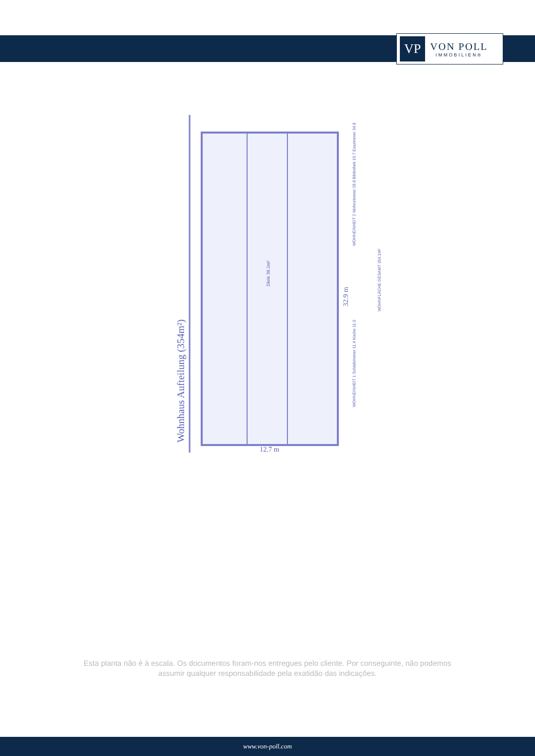VP
VON POLL
IMMOBILIEN®
Wohnhaus Aufteilung (354m²)
12.7 m
32.9 m
Diele 36.1m²
WOHNEINHEIT 2 Wohnzimmer 28.8 Bibliothek 16.7 Esszimmer 34.8
WOHNEINHEIT 1 Schlafzimmer 11.4 Küche 11.0
WOHNFLÄCHE GESAMT 354.1M²
Esta planta não é à escala. Os documentos foram-nos entregues pelo cliente. Por conseguinte, não podemos assumir qualquer responsabilidade pela exatidão das indicações.
www.von-poll.com